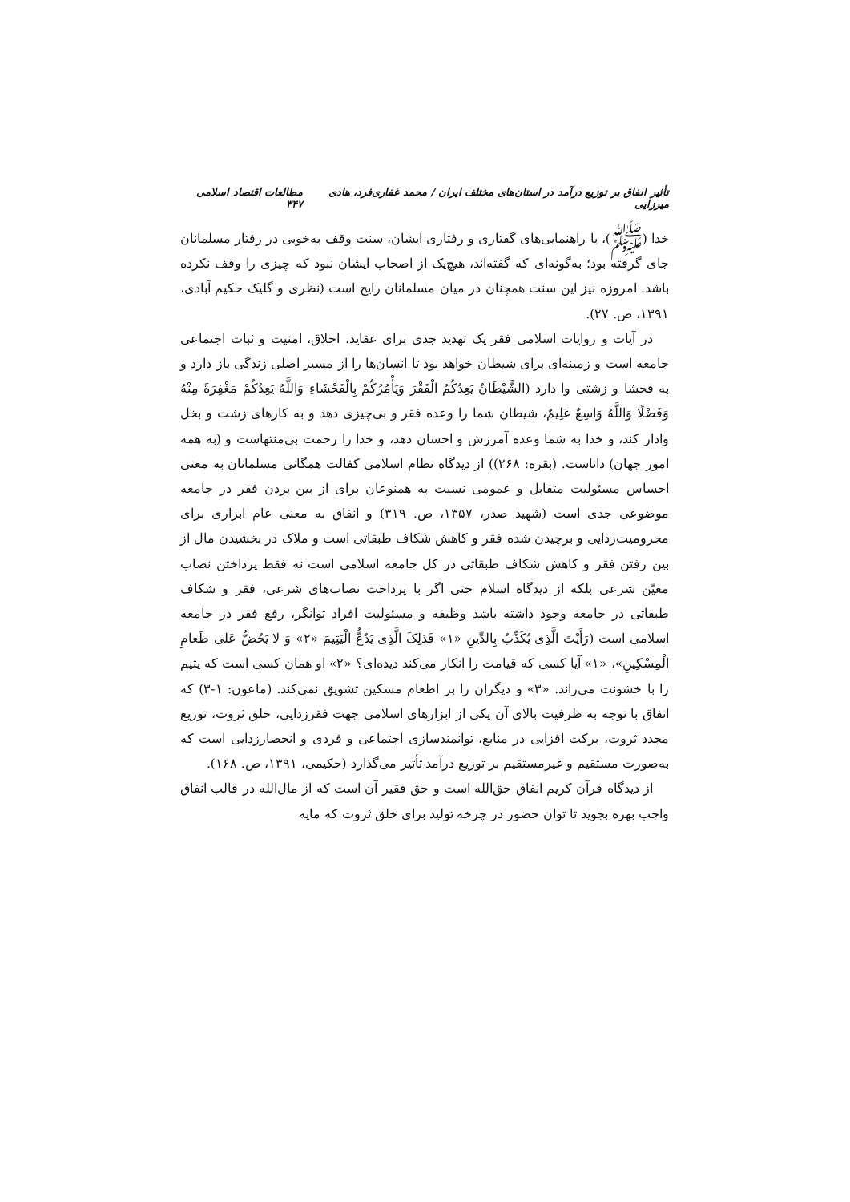تأثیر انفاق بر توزیع درآمد در استان‌های مختلف ایران / محمد غفاری‌فرد، هادی میرزایی مطالعات اقتصاد اسلامی ۳۴۷
خدا (ﷺ)، با راهنمایی‌های گفتاری و رفتاری ایشان، سنت وقف به‌خوبی در رفتار مسلمانان جای گرفته بود؛ به‌گونه‌ای که گفته‌اند، هیچ‌یک از اصحاب ایشان نبود که چیزی را وقف نکرده باشد. امروزه نیز این سنت همچنان در میان مسلمانان رایج است (نظری و گلیک حکیم آبادی، ۱۳۹۱، ص. ۲۷).
در آیات و روایات اسلامی فقر یک تهدید جدی برای عقاید، اخلاق، امنیت و ثبات اجتماعی جامعه است و زمینه‌ای برای شیطان خواهد بود تا انسان‌ها را از مسیر اصلی زندگی باز دارد و به فحشا و زشتی وا دارد (الشَّیْطَانُ یَعِدُکُمُ الْفَقْرَ وَیَأْمُرُکُمْ بِالْفَحْشَاءِ وَاللَّهُ یَعِدُکُمْ مَغْفِرَةً مِنْهُ وَفَضْلًا وَاللَّهُ وَاسِعٌ عَلِیمٌ، شیطان شما را وعده فقر و بی‌چیزی دهد و به کارهای زشت و بخل وادار کند، و خدا به شما وعده آمرزش و احسان دهد، و خدا را رحمت بی‌منتهاست و (به همه امور جهان) داناست. (بقره: ۲۶۸)) از دیدگاه نظام اسلامی کفالت همگانی مسلمانان به معنی احساس مسئولیت متقابل و عمومی نسبت به همنوعان برای از بین بردن فقر در جامعه موضوعی جدی است (شهید صدر، ۱۳۵۷، ص. ۳۱۹) و انفاق به معنی عام ابزاری برای محرومیت‌زدایی و برچیدن شده فقر و کاهش شکاف طبقاتی است و ملاک در بخشیدن مال از بین رفتن فقر و کاهش شکاف طبقاتی در کل جامعه اسلامی است نه فقط پرداختن نصاب معیّن شرعی بلکه از دیدگاه اسلام حتی اگر با پرداخت نصاب‌های شرعی، فقر و شکاف طبقاتی در جامعه وجود داشته باشد وظیفه و مسئولیت افراد توانگر، رفع فقر در جامعه اسلامی است (رَأَیْتَ الَّذِی یُکَذِّبُ بِالدِّینِ «۱» فَذلِکَ الَّذِی یَدُعُّ الْیَتِیمَ «۲» وَ لا یَحُضُّ عَلی طَعامِ الْمِسْکِینِ»، «۱» آیا کسی که قیامت را انکار می‌کند دیده‌ای؟ «۲» او همان کسی است که یتیم را با خشونت می‌راند. «۳» و دیگران را بر اطعام مسکین تشویق نمی‌کند. (ماعون: ۱-۳) که انفاق با توجه به ظرفیت بالای آن یکی از ابزارهای اسلامی جهت فقرزدایی، خلق ثروت، توزیع مجدد ثروت، برکت افزایی در منابع، توانمندسازی اجتماعی و فردی و انحصارزدایی است که به‌صورت مستقیم و غیرمستقیم بر توزیع درآمد تأثیر می‌گذارد (حکیمی، ۱۳۹۱، ص. ۱۶۸).
از دیدگاه قرآن کریم انفاق حق‌الله است و حق فقیر آن است که از مال‌الله در قالب انفاق واجب بهره بجوید تا توان حضور در چرخه تولید برای خلق ثروت که مایه